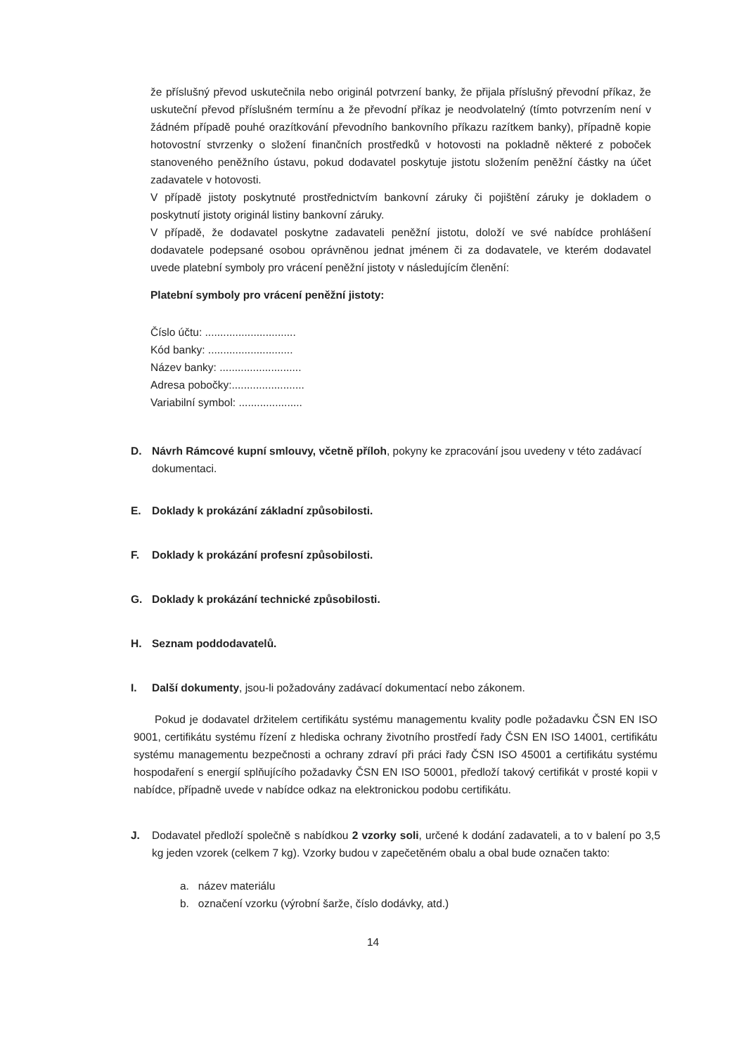že příslušný převod uskutečnila nebo originál potvrzení banky, že přijala příslušný převodní příkaz, že uskuteční převod příslušném termínu a že převodní příkaz je neodvolatelný (tímto potvrzením není v žádném případě pouhé orazítkování převodního bankovního příkazu razítkem banky), případně kopie hotovostní stvrzenky o složení finančních prostředků v hotovosti na pokladně některé z poboček stanoveného peněžního ústavu, pokud dodavatel poskytuje jistotu složením peněžní částky na účet zadavatele v hotovosti.
V případě jistoty poskytnuté prostřednictvím bankovní záruky či pojištění záruky je dokladem o poskytnutí jistoty originál listiny bankovní záruky.
V případě, že dodavatel poskytne zadavateli peněžní jistotu, doloží ve své nabídce prohlášení dodavatele podepsané osobou oprávněnou jednat jménem či za dodavatele, ve kterém dodavatel uvede platební symboly pro vrácení peněžní jistoty v následujícím členění:
Platební symboly pro vrácení peněžní jistoty:
Číslo účtu: ..............................
Kód banky: ............................
Název banky: ...........................
Adresa pobočky:........................
Variabilní symbol: .....................
D. Návrh Rámcové kupní smlouvy, včetně příloh, pokyny ke zpracování jsou uvedeny v této zadávací dokumentaci.
E. Doklady k prokázání základní způsobilosti.
F. Doklady k prokázání profesní způsobilosti.
G. Doklady k prokázání technické způsobilosti.
H. Seznam poddodavatelů.
I. Další dokumenty, jsou-li požadovány zadávací dokumentací nebo zákonem.
Pokud je dodavatel držitelem certifikátu systému managementu kvality podle požadavku ČSN EN ISO 9001, certifikátu systému řízení z hlediska ochrany životního prostředí řady ČSN EN ISO 14001, certifikátu systému managementu bezpečnosti a ochrany zdraví při práci řady ČSN ISO 45001 a certifikátu systému hospodaření s energií splňujícího požadavky ČSN EN ISO 50001, předloží takový certifikát v prosté kopii v nabídce, případně uvede v nabídce odkaz na elektronickou podobu certifikátu.
J. Dodavatel předloží společně s nabídkou 2 vzorky soli, určené k dodání zadavateli, a to v balení po 3,5 kg jeden vzorek (celkem 7 kg). Vzorky budou v zapečetěném obalu a obal bude označen takto:
a. název materiálu
b. označení vzorku (výrobní šarže, číslo dodávky, atd.)
14